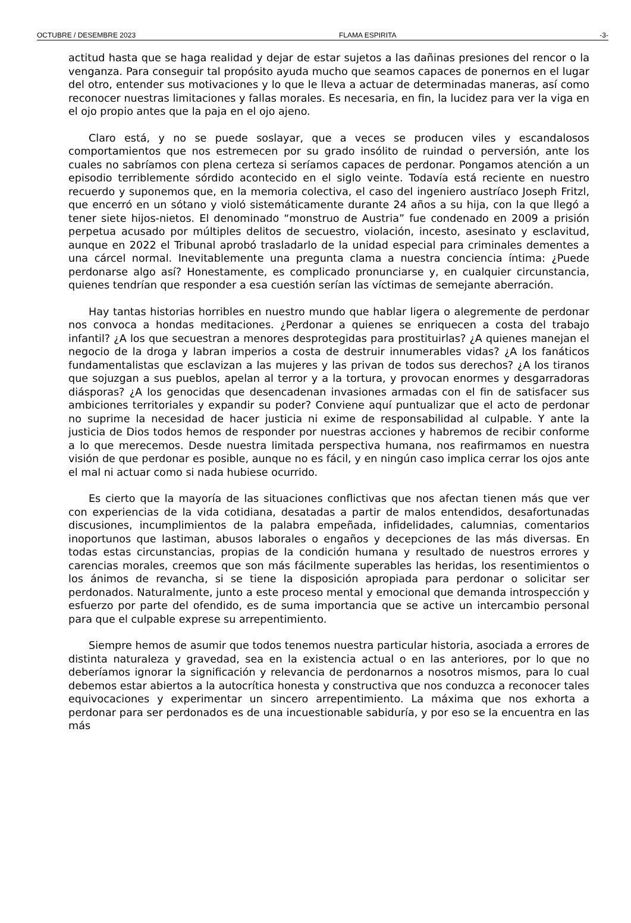OCTUBRE / DESEMBRE 2023 FLAMA ESPIRITA -3-
actitud hasta que se haga realidad y dejar de estar sujetos a las dañinas presiones del rencor o la venganza. Para conseguir tal propósito ayuda mucho que seamos capaces de ponernos en el lugar del otro, entender sus motivaciones y lo que le lleva a actuar de determinadas maneras, así como reconocer nuestras limitaciones y fallas morales. Es necesaria, en fin, la lucidez para ver la viga en el ojo propio antes que la paja en el ojo ajeno.
Claro está, y no se puede soslayar, que a veces se producen viles y escandalosos comportamientos que nos estremecen por su grado insólito de ruindad o perversión, ante los cuales no sabríamos con plena certeza si seríamos capaces de perdonar. Pongamos atención a un episodio terriblemente sórdido acontecido en el siglo veinte. Todavía está reciente en nuestro recuerdo y suponemos que, en la memoria colectiva, el caso del ingeniero austríaco Joseph Fritzl, que encerró en un sótano y violó sistemáticamente durante 24 años a su hija, con la que llegó a tener siete hijos-nietos. El denominado “monstruo de Austria” fue condenado en 2009 a prisión perpetua acusado por múltiples delitos de secuestro, violación, incesto, asesinato y esclavitud, aunque en 2022 el Tribunal aprobó trasladarlo de la unidad especial para criminales dementes a una cárcel normal. Inevitablemente una pregunta clama a nuestra conciencia íntima: ¿Puede perdonarse algo así? Honestamente, es complicado pronunciarse y, en cualquier circunstancia, quienes tendrían que responder a esa cuestión serían las víctimas de semejante aberración.
Hay tantas historias horribles en nuestro mundo que hablar ligera o alegremente de perdonar nos convoca a hondas meditaciones. ¿Perdonar a quienes se enriquecen a costa del trabajo infantil? ¿A los que secuestran a menores desprotegidas para prostituirlas? ¿A quienes manejan el negocio de la droga y labran imperios a costa de destruir innumerables vidas? ¿A los fanáticos fundamentalistas que esclavizan a las mujeres y las privan de todos sus derechos? ¿A los tiranos que sojuzgan a sus pueblos, apelan al terror y a la tortura, y provocan enormes y desgarradoras diásporas? ¿A los genocidas que desencadenan invasiones armadas con el fin de satisfacer sus ambiciones territoriales y expandir su poder? Conviene aquí puntualizar que el acto de perdonar no suprime la necesidad de hacer justicia ni exime de responsabilidad al culpable. Y ante la justicia de Dios todos hemos de responder por nuestras acciones y habremos de recibir conforme a lo que merecemos. Desde nuestra limitada perspectiva humana, nos reafirmamos en nuestra visión de que perdonar es posible, aunque no es fácil, y en ningún caso implica cerrar los ojos ante el mal ni actuar como si nada hubiese ocurrido.
Es cierto que la mayoría de las situaciones conflictivas que nos afectan tienen más que ver con experiencias de la vida cotidiana, desatadas a partir de malos entendidos, desafortunadas discusiones, incumplimientos de la palabra empeñada, infidelidades, calumnias, comentarios inoportunos que lastiman, abusos laborales o engaños y decepciones de las más diversas. En todas estas circunstancias, propias de la condición humana y resultado de nuestros errores y carencias morales, creemos que son más fácilmente superables las heridas, los resentimientos o los ánimos de revancha, si se tiene la disposición apropiada para perdonar o solicitar ser perdonados. Naturalmente, junto a este proceso mental y emocional que demanda introspección y esfuerzo por parte del ofendido, es de suma importancia que se active un intercambio personal para que el culpable exprese su arrepentimiento.
Siempre hemos de asumir que todos tenemos nuestra particular historia, asociada a errores de distinta naturaleza y gravedad, sea en la existencia actual o en las anteriores, por lo que no deberíamos ignorar la significación y relevancia de perdonarnos a nosotros mismos, para lo cual debemos estar abiertos a la autocrítica honesta y constructiva que nos conduzca a reconocer tales equivocaciones y experimentar un sincero arrepentimiento. La máxima que nos exhorta a perdonar para ser perdonados es de una incuestionable sabiduría, y por eso se la encuentra en las más